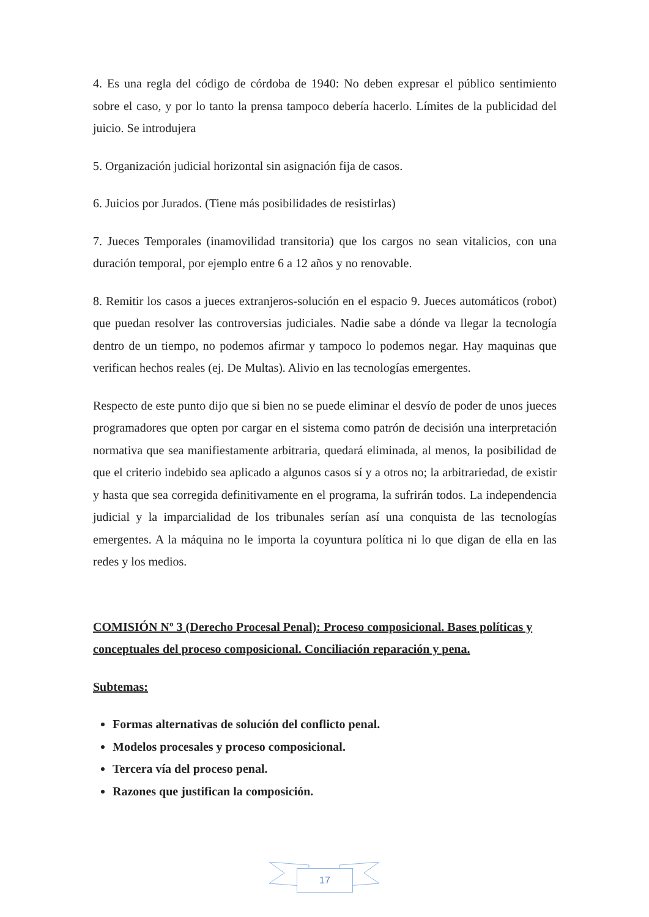4. Es una regla del código de córdoba de 1940: No deben expresar el público sentimiento sobre el caso, y por lo tanto la prensa tampoco debería hacerlo. Límites de la publicidad del juicio. Se introdujera
5. Organización judicial horizontal sin asignación fija de casos.
6. Juicios por Jurados. (Tiene más posibilidades de resistirlas)
7. Jueces Temporales (inamovilidad transitoria) que los cargos no sean vitalicios, con una duración temporal, por ejemplo entre 6 a 12 años y no renovable.
8. Remitir los casos a jueces extranjeros-solución en el espacio 9. Jueces automáticos (robot) que puedan resolver las controversias judiciales. Nadie sabe a dónde va llegar la tecnología dentro de un tiempo, no podemos afirmar y tampoco lo podemos negar. Hay maquinas que verifican hechos reales (ej. De Multas). Alivio en las tecnologías emergentes.
Respecto de este punto dijo que si bien no se puede eliminar el desvío de poder de unos jueces programadores que opten por cargar en el sistema como patrón de decisión una interpretación normativa que sea manifiestamente arbitraria, quedará eliminada, al menos, la posibilidad de que el criterio indebido sea aplicado a algunos casos sí y a otros no; la arbitrariedad, de existir y hasta que sea corregida definitivamente en el programa, la sufrirán todos. La independencia judicial y la imparcialidad de los tribunales serían así una conquista de las tecnologías emergentes. A la máquina no le importa la coyuntura política ni lo que digan de ella en las redes y los medios.
COMISIÓN Nº 3 (Derecho Procesal Penal): Proceso composicional. Bases políticas y conceptuales del proceso composicional. Conciliación reparación y pena.
Subtemas:
Formas alternativas de solución del conflicto penal.
Modelos procesales y proceso composicional.
Tercera vía del proceso penal.
Razones que justifican la composición.
17